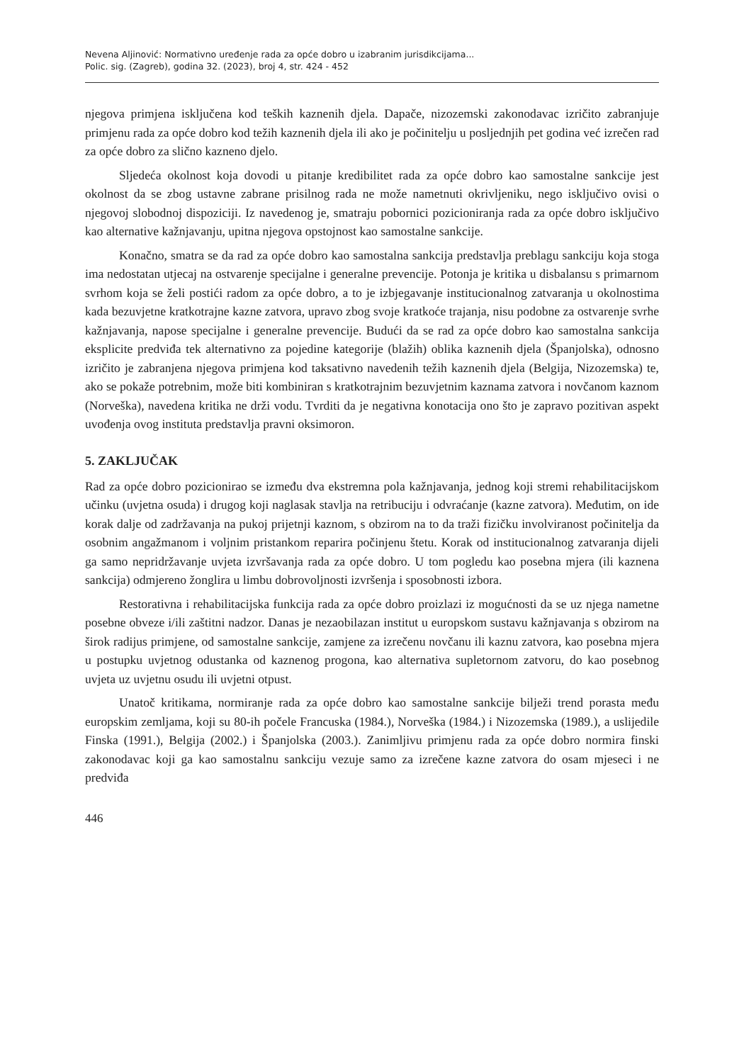Nevena Aljinović: Normativno uređenje rada za opće dobro u izabranim jurisdikcijama...
Polic. sig. (Zagreb), godina 32. (2023), broj 4, str. 424 - 452
njegova primjena isključena kod teških kaznenih djela. Dapače, nizozemski zakonodavac izričito zabranjuje primjenu rada za opće dobro kod težih kaznenih djela ili ako je počinitelju u posljednjih pet godina već izrečen rad za opće dobro za slično kazneno djelo.
Sljedeća okolnost koja dovodi u pitanje kredibilitet rada za opće dobro kao samostalne sankcije jest okolnost da se zbog ustavne zabrane prisilnog rada ne može nametnuti okrivljeniku, nego isključivo ovisi o njegovoj slobodnoj dispoziciji. Iz navedenog je, smatraju pobornici pozicioniranja rada za opće dobro isključivo kao alternative kažnjavanju, upitna njegova opstojnost kao samostalne sankcije.
Konačno, smatra se da rad za opće dobro kao samostalna sankcija predstavlja preblagu sankciju koja stoga ima nedostatan utjecaj na ostvarenje specijalne i generalne prevencije. Potonja je kritika u disbalansu s primarnom svrhom koja se želi postići radom za opće dobro, a to je izbjegavanje institucionalnog zatvaranja u okolnostima kada bezuvjetne kratkotrajne kazne zatvora, upravo zbog svoje kratkoće trajanja, nisu podobne za ostvarenje svrhe kažnjavanja, napose specijalne i generalne prevencije. Budući da se rad za opće dobro kao samostalna sankcija eksplicite predviđa tek alternativno za pojedine kategorije (blažih) oblika kaznenih djela (Španjolska), odnosno izričito je zabranjena njegova primjena kod taksativno navedenih težih kaznenih djela (Belgija, Nizozemska) te, ako se pokaže potrebnim, može biti kombiniran s kratkotrajnim bezuvjetnim kaznama zatvora i novčanom kaznom (Norveška), navedena kritika ne drži vodu. Tvrditi da je negativna konotacija ono što je zapravo pozitivan aspekt uvođenja ovog instituta predstavlja pravni oksimoron.
5. ZAKLJUČAK
Rad za opće dobro pozicionirao se između dva ekstremna pola kažnjavanja, jednog koji stremi rehabilitacijskom učinku (uvjetna osuda) i drugog koji naglasak stavlja na retribuciju i odvraćanje (kazne zatvora). Međutim, on ide korak dalje od zadržavanja na pukoj prijetnji kaznom, s obzirom na to da traži fizičku involviranost počinitelja da osobnim angažmanom i voljnim pristankom reparira počinjenu štetu. Korak od institucionalnog zatvaranja dijeli ga samo nepridržavanje uvjeta izvršavanja rada za opće dobro. U tom pogledu kao posebna mjera (ili kaznena sankcija) odmjereno žonglira u limbu dobrovoljnosti izvršenja i sposobnosti izbora.
Restorativna i rehabilitacijska funkcija rada za opće dobro proizlazi iz mogućnosti da se uz njega nametne posebne obveze i/ili zaštitni nadzor. Danas je nezaobilazan institut u europskom sustavu kažnjavanja s obzirom na širok radijus primjene, od samostalne sankcije, zamjene za izrečenu novčanu ili kaznu zatvora, kao posebna mjera u postupku uvjetnog odustanka od kaznenog progona, kao alternativa supletornom zatvoru, do kao posebnog uvjeta uz uvjetnu osudu ili uvjetni otpust.
Unatoč kritikama, normiranje rada za opće dobro kao samostalne sankcije bilježi trend porasta među europskim zemljama, koji su 80-ih počele Francuska (1984.), Norveška (1984.) i Nizozemska (1989.), a uslijedile Finska (1991.), Belgija (2002.) i Španjolska (2003.). Zanimljivu primjenu rada za opće dobro normira finski zakonodavac koji ga kao samostalnu sankciju vezuje samo za izrečene kazne zatvora do osam mjeseci i ne predviđa
446